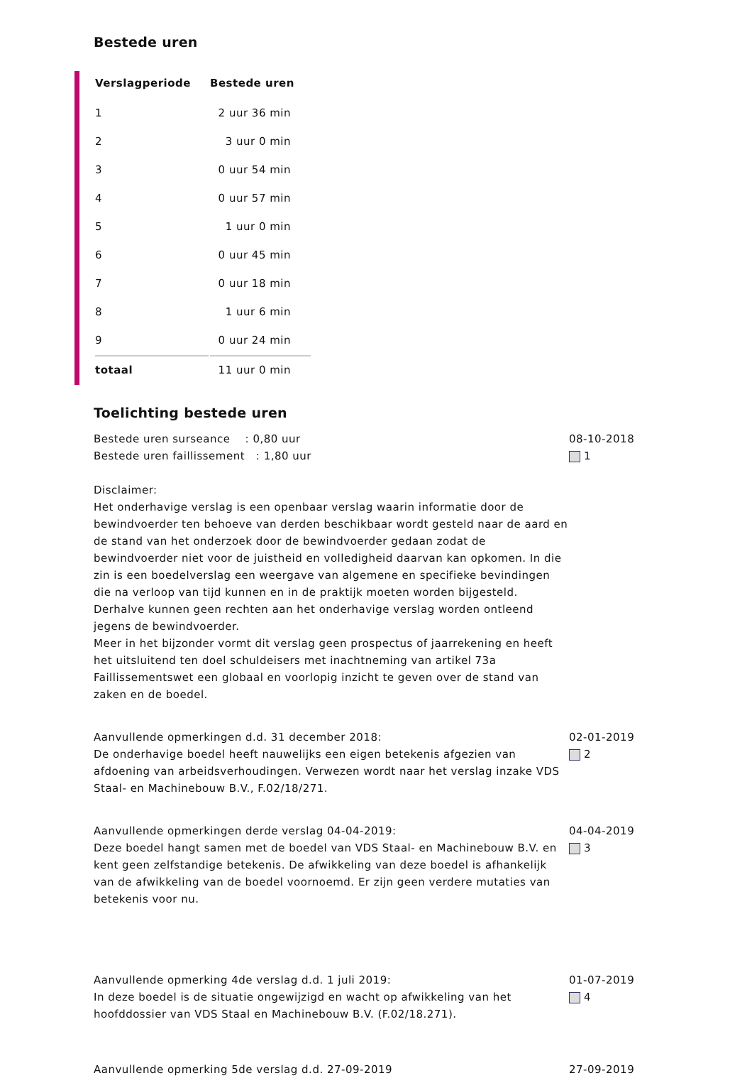Bestede uren
| Verslagperiode | Bestede uren |
| --- | --- |
| 1 | 2 uur 36 min |
| 2 | 3 uur 0 min |
| 3 | 0 uur 54 min |
| 4 | 0 uur 57 min |
| 5 | 1 uur 0 min |
| 6 | 0 uur 45 min |
| 7 | 0 uur 18 min |
| 8 | 1 uur 6 min |
| 9 | 0 uur 24 min |
| totaal | 11 uur 0 min |
Toelichting bestede uren
Bestede uren surseance : 0,80 uur
Bestede uren faillissement : 1,80 uur
Disclaimer:
Het onderhavige verslag is een openbaar verslag waarin informatie door de bewindvoerder ten behoeve van derden beschikbaar wordt gesteld naar de aard en de stand van het onderzoek door de bewindvoerder gedaan zodat de bewindvoerder niet voor de juistheid en volledigheid daarvan kan opkomen. In die zin is een boedelverslag een weergave van algemene en specifieke bevindingen die na verloop van tijd kunnen en in de praktijk moeten worden bijgesteld. Derhalve kunnen geen rechten aan het onderhavige verslag worden ontleend jegens de bewindvoerder.
Meer in het bijzonder vormt dit verslag geen prospectus of jaarrekening en heeft het uitsluitend ten doel schuldeisers met inachtneming van artikel 73a Faillissementswet een globaal en voorlopig inzicht te geven over de stand van zaken en de boedel.
08-10-2018
1
Aanvullende opmerkingen d.d. 31 december 2018:
De onderhavige boedel heeft nauwelijks een eigen betekenis afgezien van afdoening van arbeidsverhoudingen. Verwezen wordt naar het verslag inzake VDS Staal- en Machinebouw B.V., F.02/18/271.
02-01-2019
2
Aanvullende opmerkingen derde verslag 04-04-2019:
Deze boedel hangt samen met de boedel van VDS Staal- en Machinebouw B.V. en kent geen zelfstandige betekenis. De afwikkeling van deze boedel is afhankelijk van de afwikkeling van de boedel voornoemd. Er zijn geen verdere mutaties van betekenis voor nu.
04-04-2019
3
Aanvullende opmerking 4de verslag d.d. 1 juli 2019:
In deze boedel is de situatie ongewijzigd en wacht op afwikkeling van het hoofddossier van VDS Staal en Machinebouw B.V. (F.02/18.271).
01-07-2019
4
Aanvullende opmerking 5de verslag d.d. 27-09-2019 27-09-2019